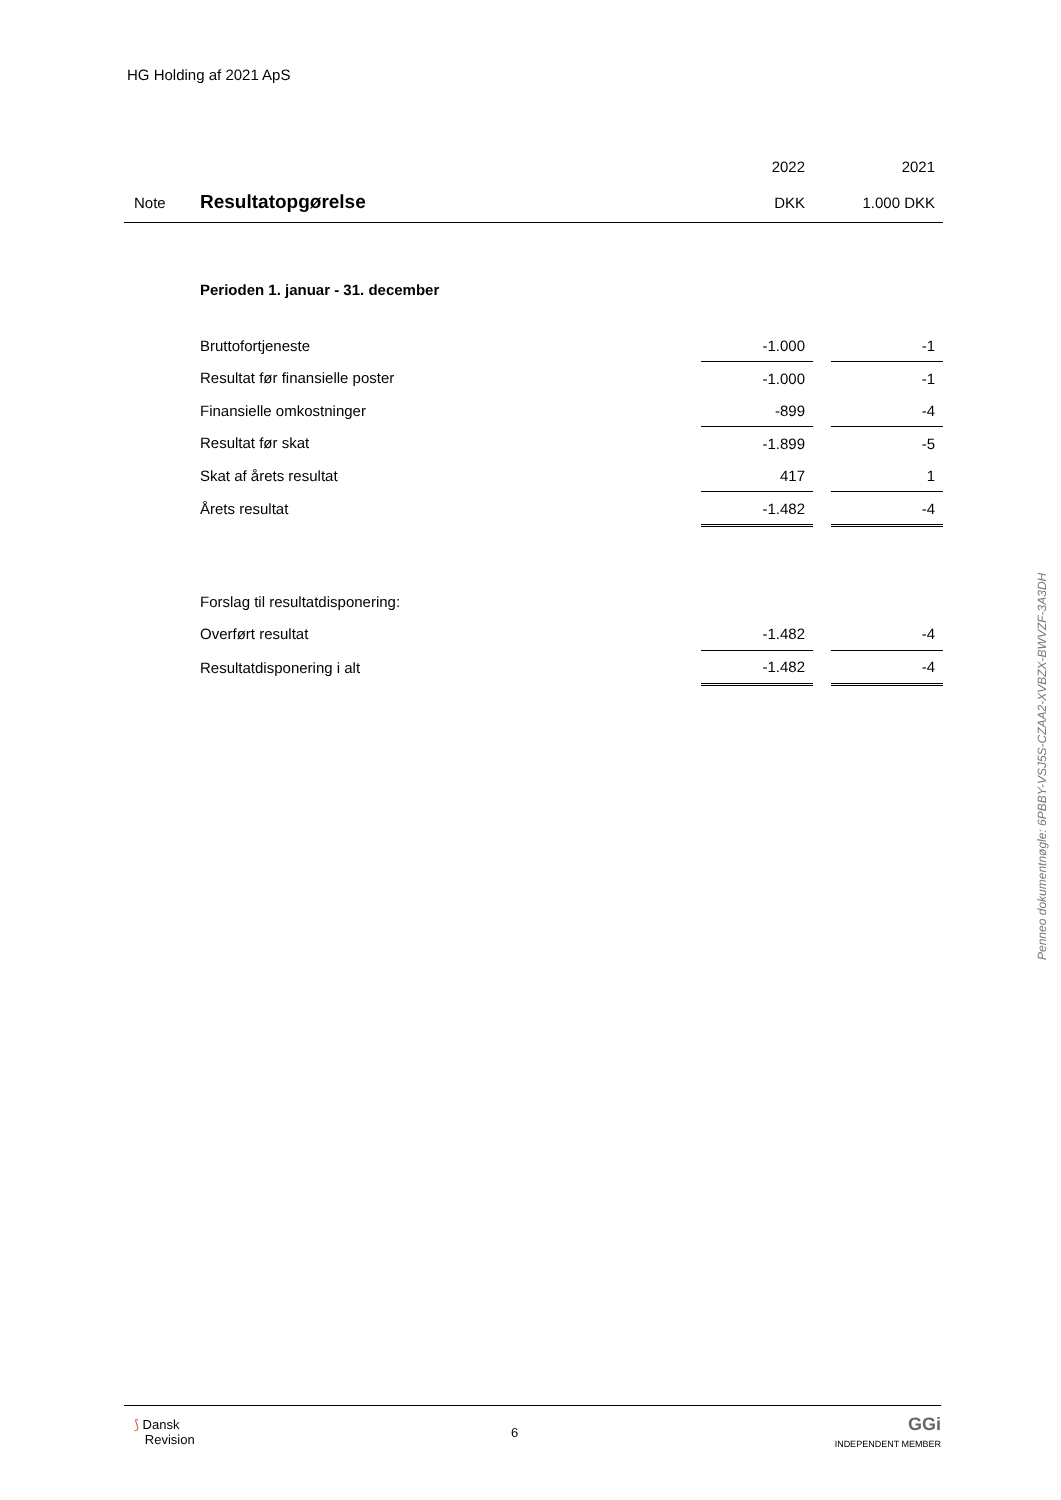HG Holding af 2021 ApS
| | | 2022 | | 2021 |
| Note | Resultatopgørelse | DKK | | 1.000 DKK |
| | Perioden 1. januar - 31. december | | | |
| | Bruttofortjeneste | -1.000 | | -1 |
| | Resultat før finansielle poster | -1.000 | | -1 |
| | Finansielle omkostninger | -899 | | -4 |
| | Resultat før skat | -1.899 | | -5 |
| | Skat af årets resultat | 417 | | 1 |
| | Årets resultat | -1.482 | | -4 |
| | Forslag til resultatdisponering: | | | |
| | Overført resultat | -1.482 | | -4 |
| | Resultatdisponering i alt | -1.482 | | -4 |
Penneo dokumentnøgle: 6PBBY-VSJ5S-CZAA2-XVBZX-BWVZF-3A3DH
⟆ Dansk
Revision
6
GGi
INDEPENDENT MEMBER